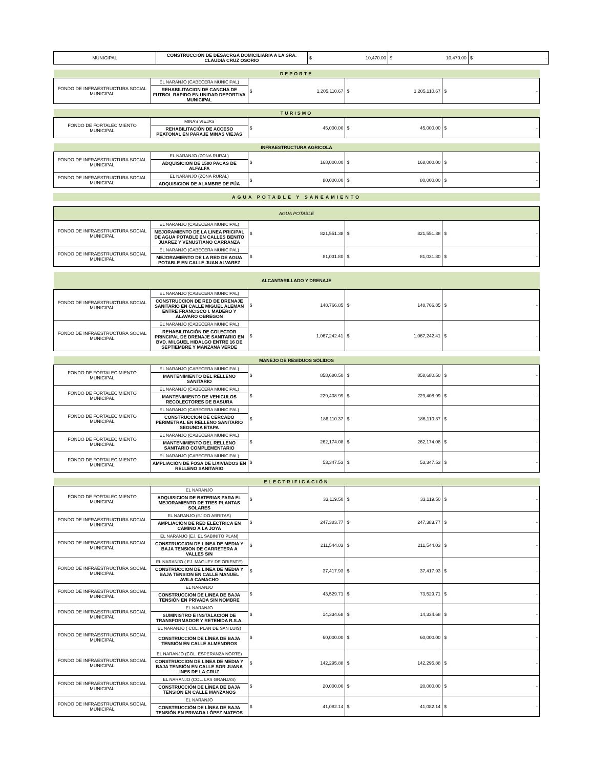| MUNICIPAL | CONSTRUCCIÓN DE DESACRGA DOMICILIARIA A LA SRA. CLAUDIA CRUZ OSORIO | $ 10,470.00 | $ 10,470.00 | $ - |
| DEPORTE | | | | |
| FONDO DE INFRAESTRUCTURA SOCIAL MUNICIPAL | EL NARANJO (CABECERA MUNICIPAL) | $ 1,205,110.67 | $ 1,205,110.67 | $ - |
| | REHABILITACION DE CANCHA DE FUTBOL RAPIDO EN UNIDAD DEPORTIVA MUNICIPAL | | | |
| TURISMO | | | | |
| FONDO DE FORTALECIMIENTO MUNICIPAL | MINAS VIEJAS | $ 45,000.00 | $ 45,000.00 | $ - |
| | REHABILITACIÓN DE ACCESO PEATONAL EN PARAJE MINAS VIEJAS | | | |
| INFRAESTRUCTURA AGRICOLA | | | | |
| FONDO DE INFRAESTRUCTURA SOCIAL MUNICIPAL | EL NARANJO (ZONA RURAL) | $ 168,000.00 | $ 168,000.00 | $ - |
| | ADQUISICION DE 1500 PACAS DE ALFALFA | | | |
| FONDO DE INFRAESTRUCTURA SOCIAL MUNICIPAL | EL NARANJO (ZONA RURAL) | $ 80,000.00 | $ 80,000.00 | $ - |
| | ADQUISICION DE ALAMBRE DE PÚA | | | |
AGUA POTABLE Y SANEAMIENTO
| AGUA POTABLE | | | | |
| FONDO DE INFRAESTRUCTURA SOCIAL MUNICIPAL | EL NARANJO (CABECERA MUNICIPAL) | $ 821,551.38 | $ 821,551.38 | $ - |
| | MEJORAMIENTO DE LA LINEA PRICIPAL DE AGUA POTABLE EN CALLES BENITO JUAREZ Y VENUSTIANO CARRANZA | | | |
| FONDO DE INFRAESTRUCTURA SOCIAL MUNICIPAL | EL NARANJO (CABECERA MUNICIPAL) | $ 81,031.80 | $ 81,031.80 | $ - |
| | MEJORAMIENTO DE LA RED DE AGUA POTABLE EN CALLE JUAN ALVAREZ | | | |
| ALCANTARILLADO Y DRENAJE | | | | |
| FONDO DE INFRAESTRUCTURA SOCIAL MUNICIPAL | EL NARANJO (CABECERA MUNICIPAL) | $ 148,766.85 | $ 148,766.85 | $ - |
| | CONSTRUCCION DE RED DE DRENAJE SANITARIO EN CALLE MIGUEL ALEMAN ENTRE FRANCISCO I. MADERO Y ALAVARO OBREGON | | | |
| FONDO DE INFRAESTRUCTURA SOCIAL MUNICIPAL | EL NARANJO (CABECERA MUNICIPAL) | $ 1,067,242.41 | $ 1,067,242.41 | $ - |
| | REHABILITACIÓN DE COLECTOR PRINCIPAL DE DRENAJE SANITARIO EN BVD. MILGUEL HIDALGO ENTRE 16 DE SEPTIEMBRE Y MANZANA VERDE | | | |
| MANEJO DE RESIDUOS SÓLIDOS | | | | |
| FONDO DE FORTALECIMIENTO MUNICIPAL | EL NARANJO (CABECERA MUNICIPAL) | $ 858,680.50 | $ 858,680.50 | $ - |
| | MANTENIMIENTO DEL RELLENO SANITARIO | | | |
| FONDO DE FORTALECIMIENTO MUNICIPAL | EL NARANJO (CABECERA MUNICIPAL) | $ 229,408.99 | $ 229,408.99 | $ - |
| | MANTENIMIENTO DE VEHICULOS RECOLECTORES DE BASURA | | | |
| FONDO DE FORTALECIMIENTO MUNICIPAL | EL NARANJO (CABECERA MUNICIPAL) | $ 186,110.37 | $ 186,110.37 | $ - |
| | CONSTRUCCIÓN DE CERCADO PERIMETRAL EN RELLENO SANITARIO SEGUNDA ETAPA | | | |
| FONDO DE FORTALECIMIENTO MUNICIPAL | EL NARANJO (CABECERA MUNICIPAL) | $ 262,174.08 | $ 262,174.08 | $ - |
| | MANTENIMIENTO DEL RELLENO SANITARIO COMPLEMENTARIO | | | |
| FONDO DE FORTALECIMIENTO MUNICIPAL | EL NARANJO (CABECERA MUNICIPAL) | $ 53,347.53 | $ 53,347.53 | $ - |
| | AMPLIACIÓN DE FOSA DE LIXIVIADOS EN RELLENO SANITARIO | | | |
| ELECTRIFICACIÓN | | | | |
| FONDO DE FORTALECIMIENTO MUNICIPAL | EL NARANJO | $ 33,119.50 | $ 33,119.50 | $ - |
| | ADQUISICION DE BATERIAS PARA EL MEJORAMIENTO DE TRES PLANTAS SOLARES | | | |
| FONDO DE INFRAESTRUCTURA SOCIAL MUNICIPAL | EL NARANJO (EJIDO ABRITAS) | $ 247,383.77 | $ 247,383.77 | $ - |
| | AMPLIACIÓN DE RED ELÉCTRICA EN CAMINO A LA JOYA | | | |
| FONDO DE INFRAESTRUCTURA SOCIAL MUNICIPAL | EL NARANJO (EJ. EL SABINITO PLAN) | $ 211,544.03 | $ 211,544.03 | $ - |
| | CONSTRUCCION DE LINEA DE MEDIA Y BAJA TENSION DE CARRETERA A VALLES S/N | | | |
| FONDO DE INFRAESTRUCTURA SOCIAL MUNICIPAL | EL NARANJO ( EJ. MAGUEY DE ORIENTE) | $ 37,417.93 | $ 37,417.93 | $ - |
| | CONSTRUCCION DE LINEA DE MEDIA Y BAJA TENSION EN CALLE MANUEL AVILA CAMACHO | | | |
| FONDO DE INFRAESTRUCTURA SOCIAL MUNICIPAL | EL NARANJO | $ 43,529.71 | $ 73,529.71 | $ - |
| | CONSTRUCCION DE LINEA DE BAJA TENSIÓN EN PRIVADA SIN NOMBRE | | | |
| FONDO DE INFRAESTRUCTURA SOCIAL MUNICIPAL | EL NARANJO | $ 14,334.68 | $ 14,334.68 | $ - |
| | SUMINISTRO E INSTALACIÓN DE TRANSFORMADOR Y RETENIDA R.S.A. | | | |
| FONDO DE INFRAESTRUCTURA SOCIAL MUNICIPAL | EL NARANJO ( COL. PLAN DE SAN LUIS) | $ 60,000.00 | $ 60,000.00 | $ - |
| | CONSTRUCCIÓN DE LÍNEA DE BAJA TENSIÓN EN CALLE ALMENDROS | | | |
| FONDO DE INFRAESTRUCTURA SOCIAL MUNICIPAL | EL NARANJO (COL. ESPERANZA NORTE) | $ 142,295.88 | $ 142,295.88 | $ - |
| | CONSTRUCCION DE LINEA DE MEDIA Y BAJA TENSIÓN EN CALLE SOR JUANA INES DE LA CRUZ | | | |
| FONDO DE INFRAESTRUCTURA SOCIAL MUNICIPAL | EL NARANJO (COL. LAS GRANJAS) | $ 20,000.00 | $ 20,000.00 | $ - |
| | CONSTRUCCIÓN DE LÍNEA DE BAJA TENSIÓN EN CALLE MANZANOS | | | |
| FONDO DE INFRAESTRUCTURA SOCIAL MUNICIPAL | EL NARANJO | $ 41,082.14 | $ 41,082.14 | $ - |
| | CONSTRUCCIÓN DE LÍNEA DE BAJA TENSIÓN EN PRIVADA LÓPEZ MATEOS | | | |